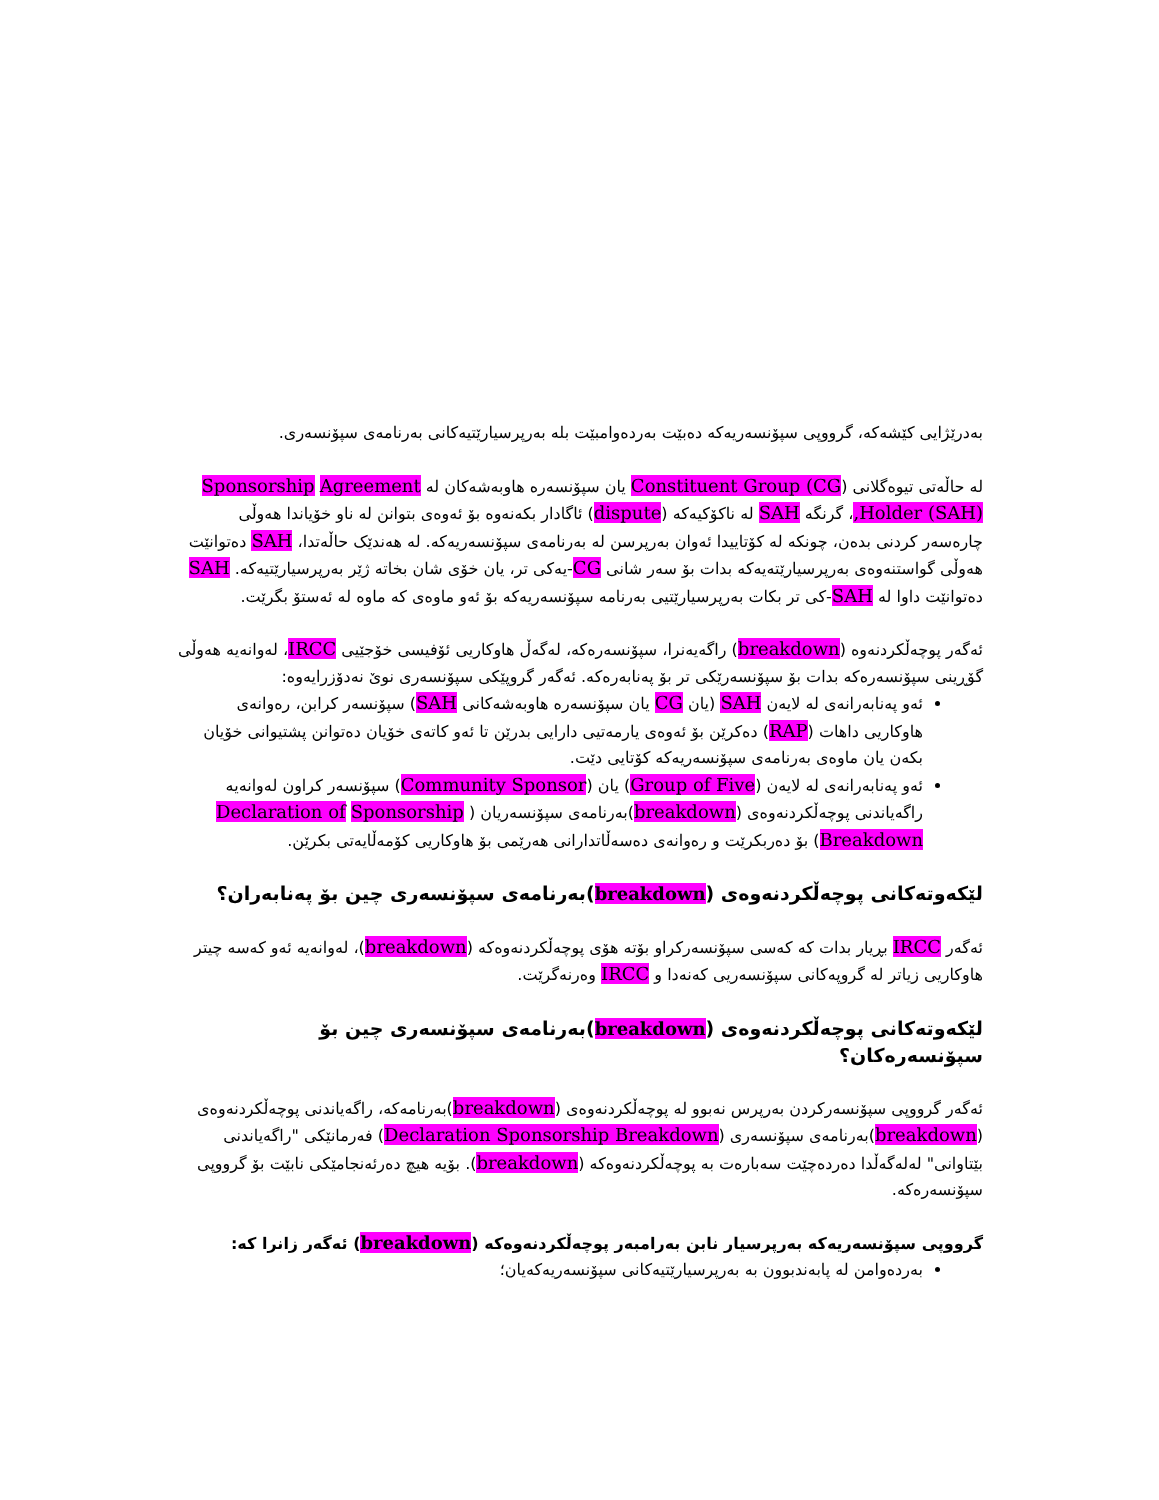بەدرێژایی کێشەکە، گرووپی سپۆنسەریەکە دەبێت بەردەوامبێت بلە بەرپرسیارێتیەکانی بەرنامەی سپۆنسەری.
لە حاڵەتی تیوەگلانی (Constituent Group (CG یان سپۆنسەرە هاوبەشەکان لە Sponsorship Agreement Holder (SAH),، گرنگە SAH لە ناکۆکیەکە (dispute) ئاگادار بکەنەوە بۆ ئەوەی بتوانن لە ناو خۆیاندا هەوڵی چارەسەر کردنی بدەن، چونکە لە کۆتاییدا ئەوان بەرپرسن لە بەرنامەی سپۆنسەریەکە. لە هەندێک حاڵەتدا، SAH دەتوانێت هەوڵی گواستنەوەی بەرپرسیارێتەیەکە بدات بۆ سەر شانی CG-یەکی تر، یان خۆی شان بخاتە ژێر بەرپرسیارێتیەکە. SAH دەتوانێت داوا لە SAH-کی تر بکات بەرپرسیارێتیی بەرنامە سپۆنسەریەکە بۆ ئەو ماوەی کە ماوە لە ئەستۆ بگرێت.
ئەگەر پوچەڵکردنەوە (breakdown) راگەیەنرا، سپۆنسەرەکە، لەگەڵ هاوکاریی ئۆفیسی خۆجێیی IRCC، لەوانەیە هەوڵی گۆڕینی سپۆنسەرەکە بدات بۆ سپۆنسەرێکی تر بۆ پەنابەرەکە. ئەگەر گروپێکی سپۆنسەری نوێ نەدۆزرایەوە:
ئەو پەنابەرانەی لە لایەن SAH (یان CG یان سپۆنسەرە هاوبەشەکانی SAH) سپۆنسەر کرابن، رەوانەی هاوکاریی داهات (RAP) دەکرێن بۆ ئەوەی یارمەتیی دارایی بدرێن تا ئەو کاتەی خۆیان دەتوانن پشتیوانی خۆیان بکەن یان ماوەی بەرنامەی سپۆنسەریەکە کۆتایی دێت.
ئەو پەنابەرانەی لە لایەن (Group of Five) یان (Community Sponsor) سپۆنسەر کراون لەوانەیە راگەیاندنی پوچەڵکردنەوەی (breakdown)بەرنامەی سپۆنسەریان ( Declaration of Sponsorship Breakdown) بۆ دەربکرێت و رەوانەی دەسەڵاتدارانی هەرێمی بۆ هاوکاریی کۆمەڵایەتی بکرێن.
لێکەوتەکانی پوچەڵکردنەوەی (breakdown)بەرنامەی سپۆنسەری چین بۆ پەنابەران؟
ئەگەر IRCC بڕیار بدات کە کەسی سپۆنسەرکراو بۆتە هۆی پوچەڵکردنەوەکە (breakdown)، لەوانەیە ئەو کەسە چیتر هاوکاریی زیاتر لە گروپەکانی سپۆنسەریی کەنەدا و IRCC وەرنەگرێت.
لێکەوتەکانی پوچەڵکردنەوەی (breakdown)بەرنامەی سپۆنسەری چین بۆ سپۆنسەرەکان؟
ئەگەر گرووپی سپۆنسەرکردن بەرپرس نەبوو لە پوچەڵکردنەوەی (breakdown)بەرنامەکە، راگەیاندنی پوچەڵکردنەوەی (breakdown)بەرنامەی سپۆنسەری (Declaration Sponsorship Breakdown) فەرمانێکی "راگەیاندنی بێتاوانی" لەلەگەڵدا دەردەچێت سەبارەت بە پوچەڵکردنەوەکە (breakdown). بۆیە هیچ دەرئەنجامێکی نابێت بۆ گرووپی سپۆنسەرەکە.
گرووپی سپۆنسەریەکە بەرپرسیار نابن بەرامبەر پوچەڵکردنەوەکە (breakdown) ئەگەر زانرا کە:
بەردەوامن لە پابەندبوون بە بەرپرسیارێتیەکانی سپۆنسەریەکەیان؛